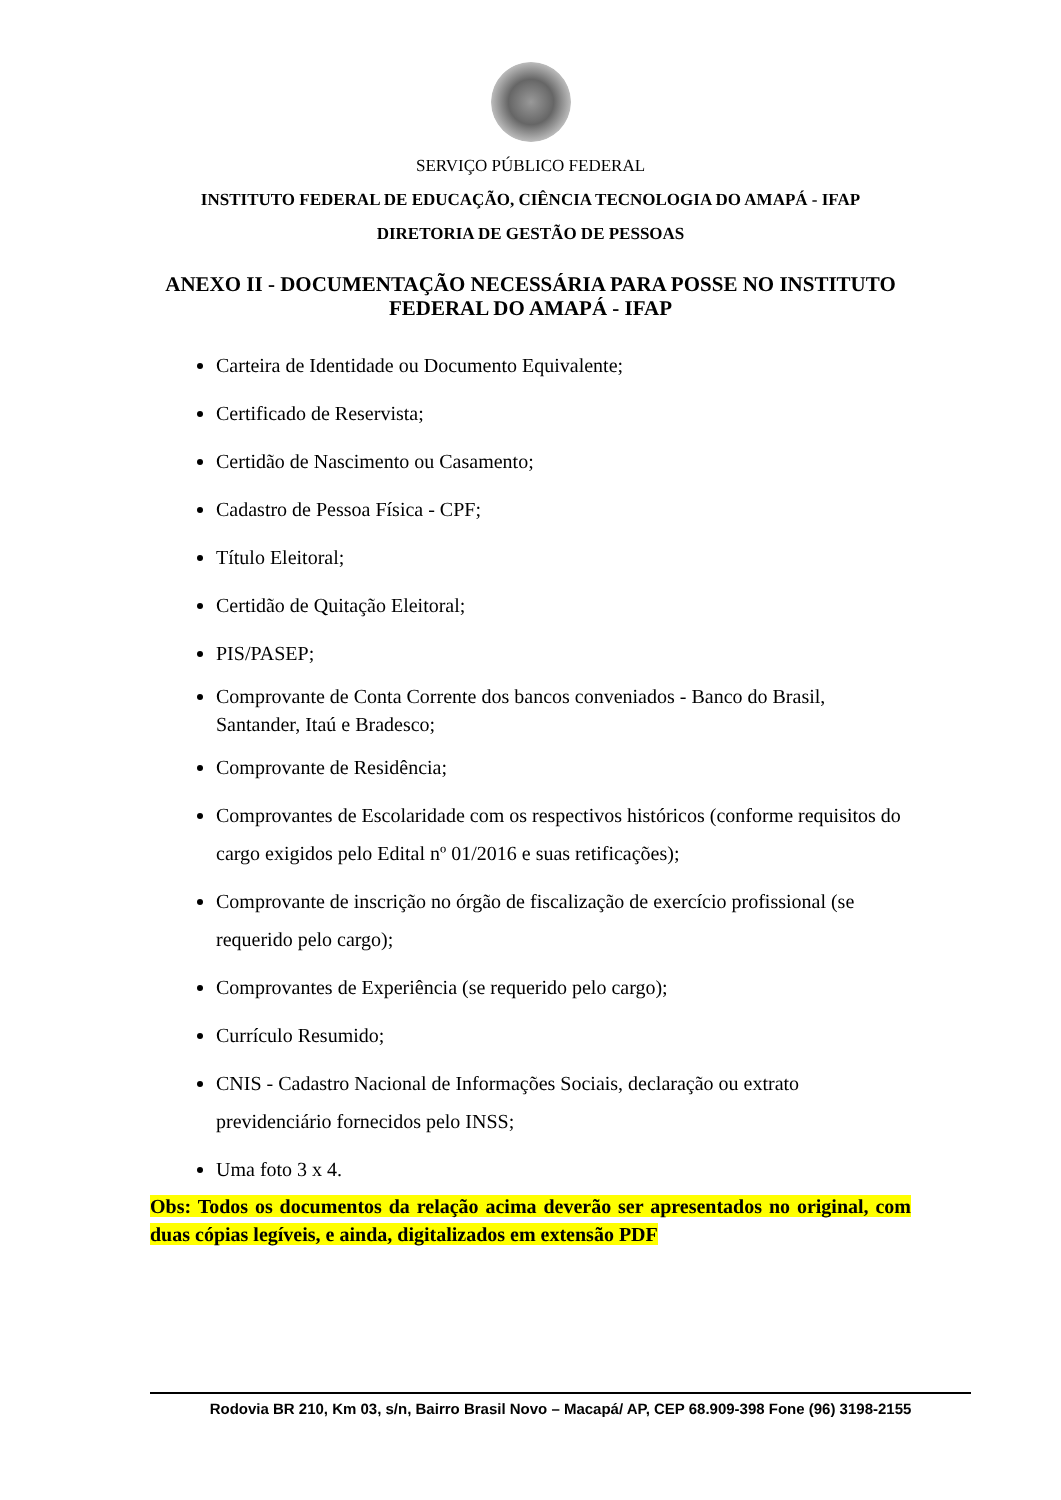SERVIÇO PÚBLICO FEDERAL
INSTITUTO FEDERAL DE EDUCAÇÃO, CIÊNCIA TECNOLOGIA DO AMAPÁ - IFAP
DIRETORIA DE GESTÃO DE PESSOAS
ANEXO II - DOCUMENTAÇÃO NECESSÁRIA PARA POSSE NO INSTITUTO FEDERAL DO AMAPÁ - IFAP
Carteira de Identidade ou Documento Equivalente;
Certificado de Reservista;
Certidão de Nascimento ou Casamento;
Cadastro de Pessoa Física - CPF;
Título Eleitoral;
Certidão de Quitação Eleitoral;
PIS/PASEP;
Comprovante de Conta Corrente dos bancos conveniados - Banco do Brasil, Santander, Itaú e Bradesco;
Comprovante de Residência;
Comprovantes de Escolaridade com os respectivos históricos (conforme requisitos do cargo exigidos pelo Edital nº 01/2016 e suas retificações);
Comprovante de inscrição no órgão de fiscalização de exercício profissional (se requerido pelo cargo);
Comprovantes de Experiência (se requerido pelo cargo);
Currículo Resumido;
CNIS - Cadastro Nacional de Informações Sociais, declaração ou extrato previdenciário fornecidos pelo INSS;
Uma foto 3 x 4.
Obs: Todos os documentos da relação acima deverão ser apresentados no original, com duas cópias legíveis, e ainda, digitalizados em extensão PDF
Rodovia BR 210, Km 03, s/n, Bairro Brasil Novo – Macapá/ AP, CEP 68.909-398 Fone (96) 3198-2155